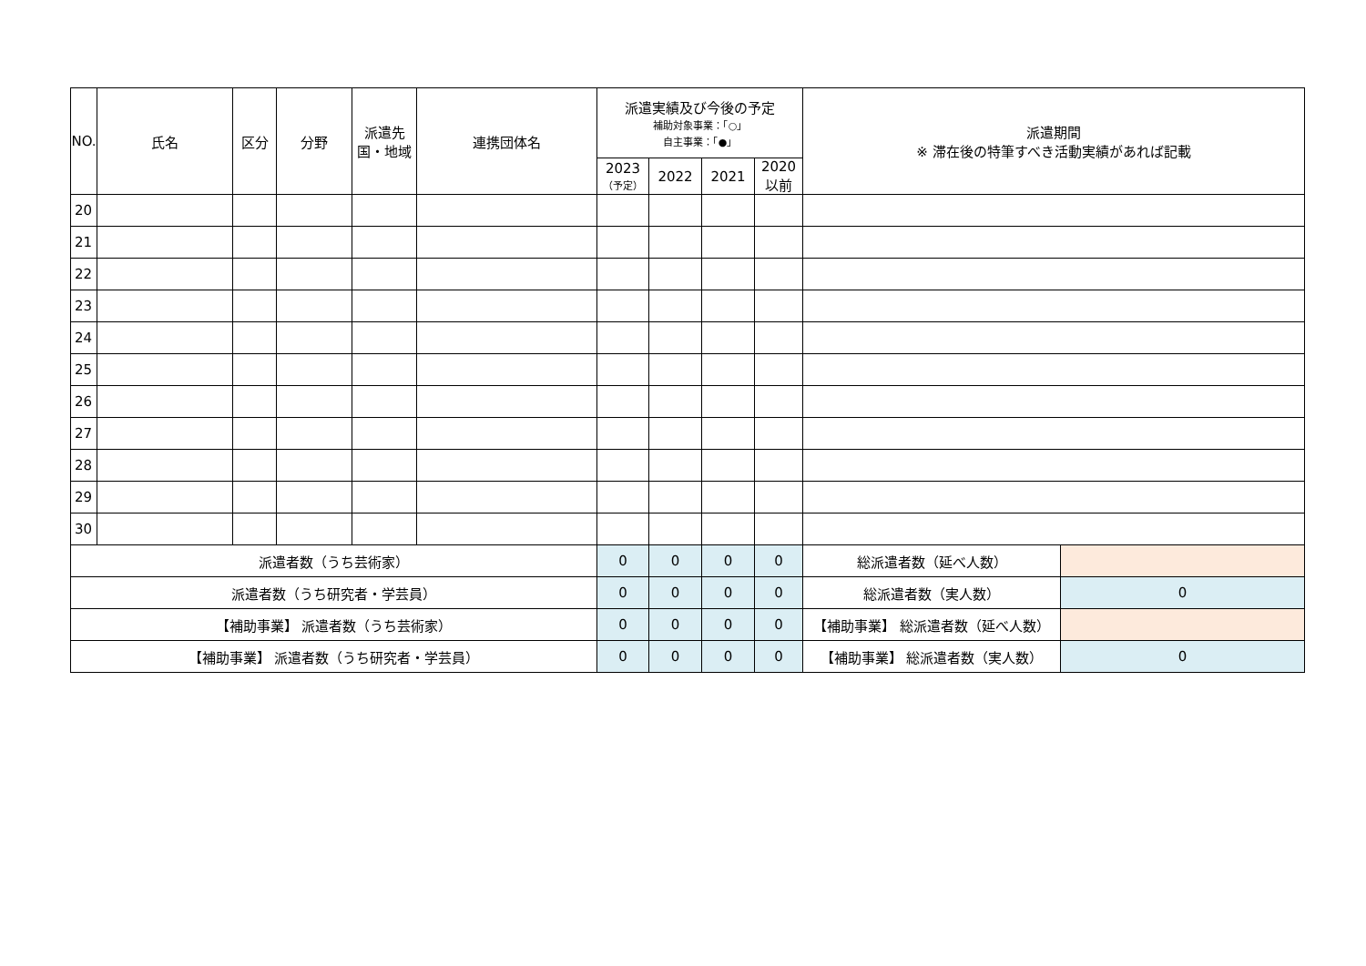| NO. | 氏名 | 区分 | 分野 | 派遣先 国・地域 | 連携団体名 | 派遣実績及び今後の予定 補助対象事業：「○」 自主事業：「●」 | | | | 派遣期間 ※ 滞在後の特筆すべき活動実績があれば記載 | |
| --- | --- | --- | --- | --- | --- | --- | --- | --- | --- | --- | --- |
| | | | | | | 2023 （予定） | 2022 | 2021 | 2020 以前 | | |
| 20 | | | | | | | | | | | |
| 21 | | | | | | | | | | | |
| 22 | | | | | | | | | | | |
| 23 | | | | | | | | | | | |
| 24 | | | | | | | | | | | |
| 25 | | | | | | | | | | | |
| 26 | | | | | | | | | | | |
| 27 | | | | | | | | | | | |
| 28 | | | | | | | | | | | |
| 29 | | | | | | | | | | | |
| 30 | | | | | | | | | | | |
| 派遣者数（うち芸術家） | | | | | | 0 | 0 | 0 | 0 | 総派遣者数（延べ人数） | |
| 派遣者数（うち研究者・学芸員） | | | | | | 0 | 0 | 0 | 0 | 総派遣者数（実人数） | 0 |
| 【補助事業】 派遣者数（うち芸術家） | | | | | | 0 | 0 | 0 | 0 | 【補助事業】 総派遣者数（延べ人数） | |
| 【補助事業】 派遣者数（うち研究者・学芸員） | | | | | | 0 | 0 | 0 | 0 | 【補助事業】 総派遣者数（実人数） | 0 |